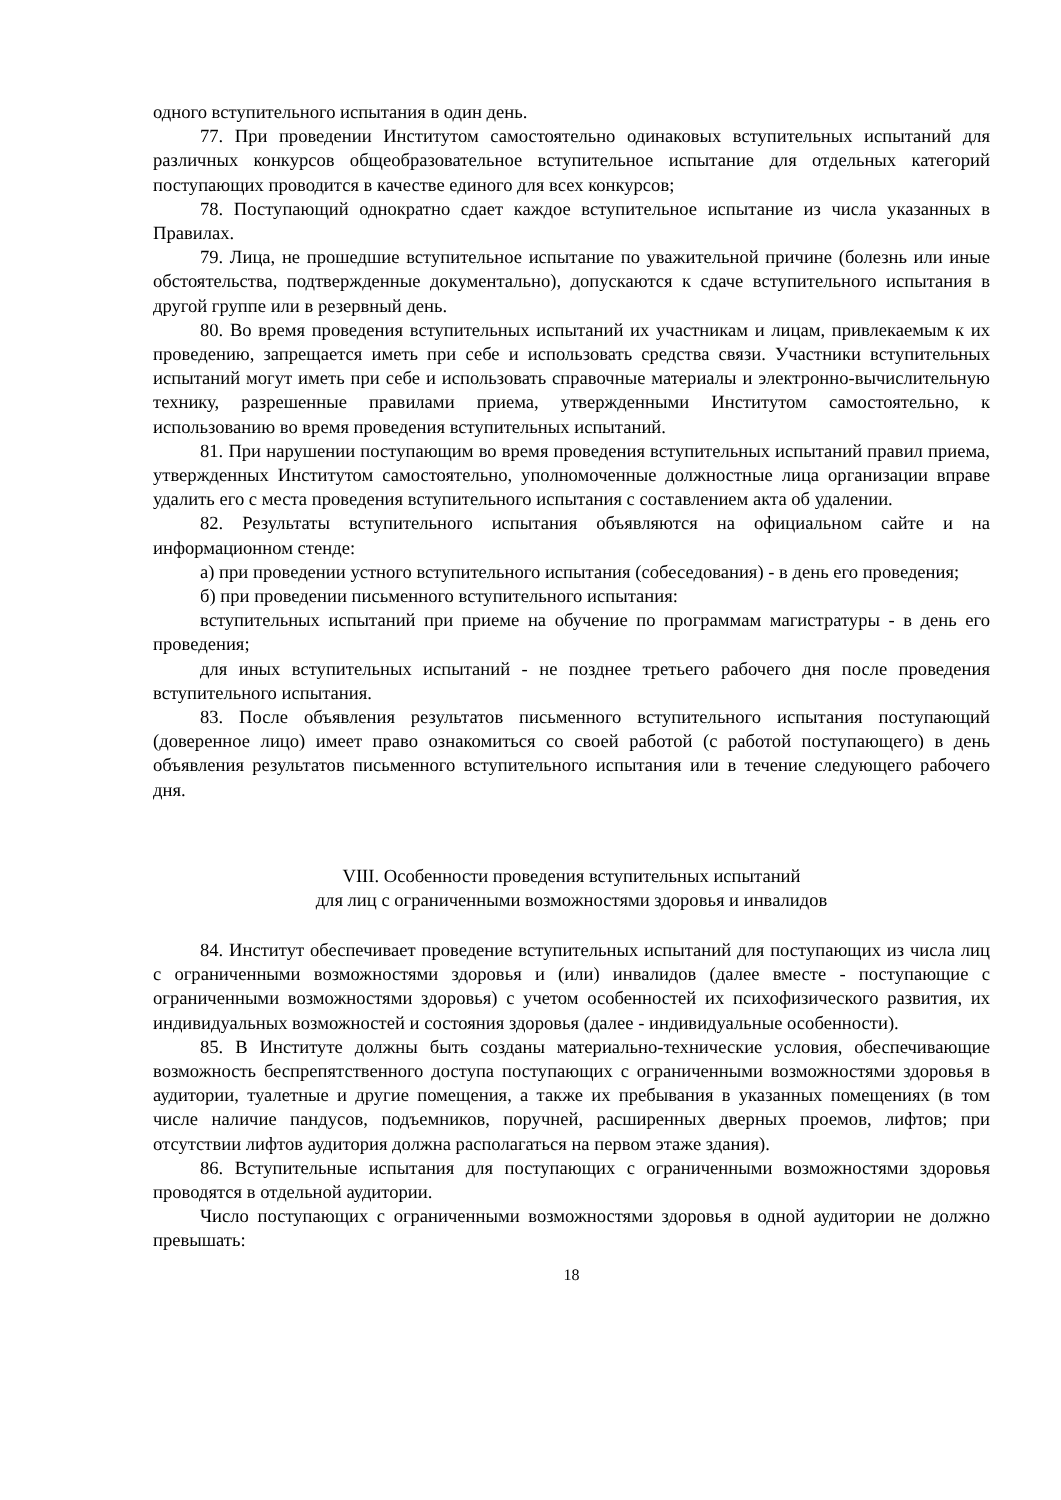одного вступительного испытания в один день.
77. При проведении Институтом самостоятельно одинаковых вступительных испытаний для различных конкурсов общеобразовательное вступительное испытание для отдельных категорий поступающих проводится в качестве единого для всех конкурсов;
78. Поступающий однократно сдает каждое вступительное испытание из числа указанных в Правилах.
79. Лица, не прошедшие вступительное испытание по уважительной причине (болезнь или иные обстоятельства, подтвержденные документально), допускаются к сдаче вступительного испытания в другой группе или в резервный день.
80. Во время проведения вступительных испытаний их участникам и лицам, привлекаемым к их проведению, запрещается иметь при себе и использовать средства связи. Участники вступительных испытаний могут иметь при себе и использовать справочные материалы и электронно-вычислительную технику, разрешенные правилами приема, утвержденными Институтом самостоятельно, к использованию во время проведения вступительных испытаний.
81. При нарушении поступающим во время проведения вступительных испытаний правил приема, утвержденных Институтом самостоятельно, уполномоченные должностные лица организации вправе удалить его с места проведения вступительного испытания с составлением акта об удалении.
82. Результаты вступительного испытания объявляются на официальном сайте и на информационном стенде:
а) при проведении устного вступительного испытания (собеседования) - в день его проведения;
б) при проведении письменного вступительного испытания:
вступительных испытаний при приеме на обучение по программам магистратуры - в день его проведения;
для иных вступительных испытаний - не позднее третьего рабочего дня после проведения вступительного испытания.
83. После объявления результатов письменного вступительного испытания поступающий (доверенное лицо) имеет право ознакомиться со своей работой (с работой поступающего) в день объявления результатов письменного вступительного испытания или в течение следующего рабочего дня.
VIII. Особенности проведения вступительных испытаний
для лиц с ограниченными возможностями здоровья и инвалидов
84. Институт обеспечивает проведение вступительных испытаний для поступающих из числа лиц с ограниченными возможностями здоровья и (или) инвалидов (далее вместе - поступающие с ограниченными возможностями здоровья) с учетом особенностей их психофизического развития, их индивидуальных возможностей и состояния здоровья (далее - индивидуальные особенности).
85. В Институте должны быть созданы материально-технические условия, обеспечивающие возможность беспрепятственного доступа поступающих с ограниченными возможностями здоровья в аудитории, туалетные и другие помещения, а также их пребывания в указанных помещениях (в том числе наличие пандусов, подъемников, поручней, расширенных дверных проемов, лифтов; при отсутствии лифтов аудитория должна располагаться на первом этаже здания).
86. Вступительные испытания для поступающих с ограниченными возможностями здоровья проводятся в отдельной аудитории.
Число поступающих с ограниченными возможностями здоровья в одной аудитории не должно превышать:
18